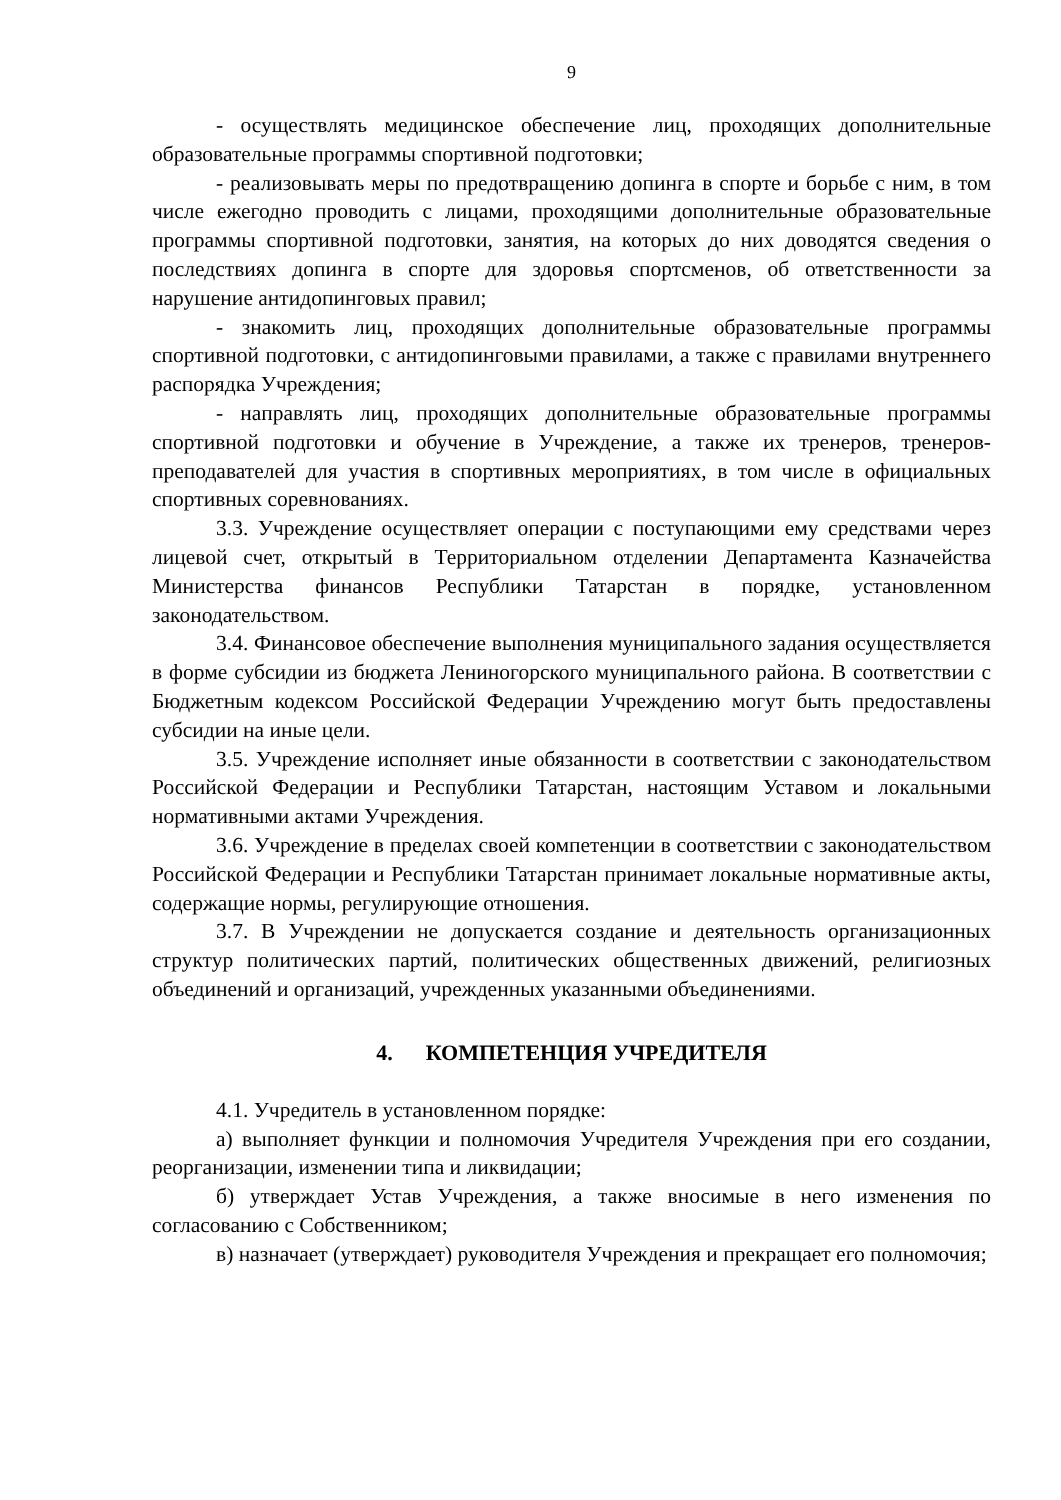9
- осуществлять медицинское обеспечение лиц, проходящих дополнительные образовательные программы спортивной подготовки;
- реализовывать меры по предотвращению допинга в спорте и борьбе с ним, в том числе ежегодно проводить с лицами, проходящими дополнительные образовательные программы спортивной подготовки, занятия, на которых до них доводятся сведения о последствиях допинга в спорте для здоровья спортсменов, об ответственности за нарушение антидопинговых правил;
- знакомить лиц, проходящих дополнительные образовательные программы спортивной подготовки, с антидопинговыми правилами, а также с правилами внутреннего распорядка Учреждения;
- направлять лиц, проходящих дополнительные образовательные программы спортивной подготовки и обучение в Учреждение, а также их тренеров, тренеров-преподавателей для участия в спортивных мероприятиях, в том числе в официальных спортивных соревнованиях.
3.3. Учреждение осуществляет операции с поступающими ему средствами через лицевой счет, открытый в Территориальном отделении Департамента Казначейства Министерства финансов Республики Татарстан в порядке, установленном законодательством.
3.4. Финансовое обеспечение выполнения муниципального задания осуществляется в форме субсидии из бюджета Лениногорского муниципального района. В соответствии с Бюджетным кодексом Российской Федерации Учреждению могут быть предоставлены субсидии на иные цели.
3.5. Учреждение исполняет иные обязанности в соответствии с законодательством Российской Федерации и Республики Татарстан, настоящим Уставом и локальными нормативными актами Учреждения.
3.6. Учреждение в пределах своей компетенции в соответствии с законодательством Российской Федерации и Республики Татарстан принимает локальные нормативные акты, содержащие нормы, регулирующие отношения.
3.7. В Учреждении не допускается создание и деятельность организационных структур политических партий, политических общественных движений, религиозных объединений и организаций, учрежденных указанными объединениями.
4. КОМПЕТЕНЦИЯ УЧРЕДИТЕЛЯ
4.1. Учредитель в установленном порядке:
а) выполняет функции и полномочия Учредителя Учреждения при его создании, реорганизации, изменении типа и ликвидации;
б) утверждает Устав Учреждения, а также вносимые в него изменения по согласованию с Собственником;
в) назначает (утверждает) руководителя Учреждения и прекращает его полномочия;